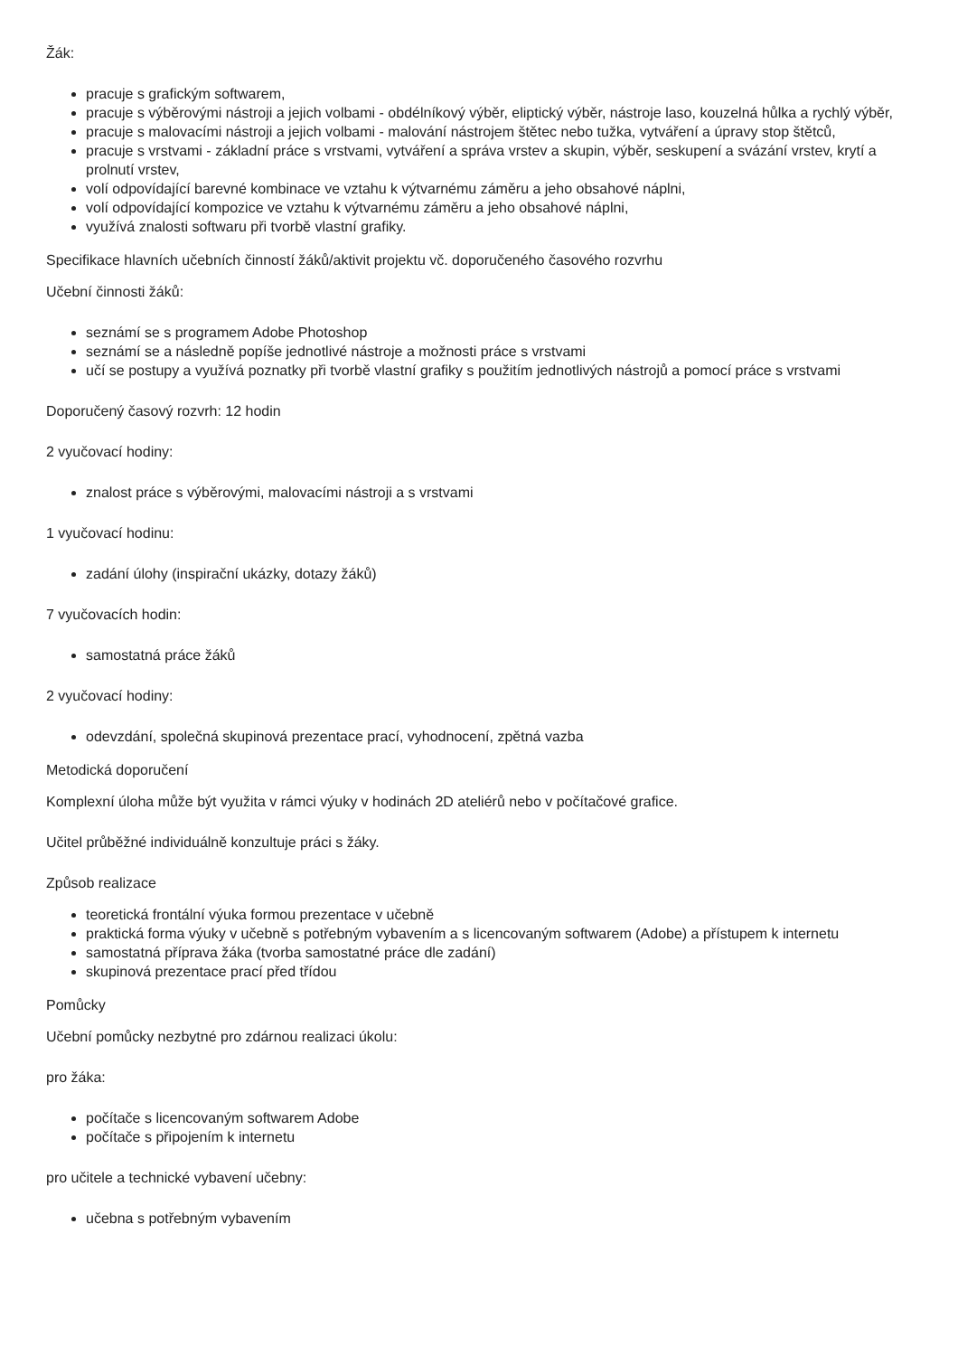Žák:
pracuje s grafickým softwarem,
pracuje s výběrovými nástroji a jejich volbami - obdélníkový výběr, eliptický výběr, nástroje laso, kouzelná hůlka a rychlý výběr,
pracuje s malovacími nástroji a jejich volbami - malování nástrojem štětec nebo tužka, vytváření a úpravy stop štětců,
pracuje s vrstvami - základní práce s vrstvami, vytváření a správa vrstev a skupin, výběr, seskupení a svázání vrstev, krytí a prolnutí vrstev,
volí odpovídající barevné kombinace ve vztahu k výtvarnému záměru a jeho obsahové náplni,
volí odpovídající kompozice ve vztahu k výtvarnému záměru a jeho obsahové náplni,
využívá znalosti softwaru při tvorbě vlastní grafiky.
Specifikace hlavních učebních činností žáků/aktivit projektu vč. doporučeného časového rozvrhu
Učební činnosti žáků:
seznámí se s programem Adobe Photoshop
seznámí se a následně popíše jednotlivé nástroje a možnosti práce s vrstvami
učí se postupy a využívá poznatky při tvorbě vlastní grafiky s použitím jednotlivých nástrojů a pomocí práce s vrstvami
Doporučený časový rozvrh: 12 hodin
2 vyučovací hodiny:
znalost práce s výběrovými, malovacími nástroji a s vrstvami
1 vyučovací hodinu:
zadání úlohy (inspirační ukázky, dotazy žáků)
7 vyučovacích hodin:
samostatná práce žáků
2 vyučovací hodiny:
odevzdání, společná skupinová prezentace prací, vyhodnocení, zpětná vazba
Metodická doporučení
Komplexní úloha může být využita v rámci výuky v hodinách 2D ateliérů nebo v počítačové grafice.
Učitel průběžné individuálně konzultuje práci s žáky.
Způsob realizace
teoretická frontální výuka formou prezentace v učebně
praktická forma výuky v učebně s potřebným vybavením a s licencovaným softwarem (Adobe) a přístupem k internetu
samostatná příprava žáka (tvorba samostatné práce dle zadání)
skupinová prezentace prací před třídou
Pomůcky
Učební pomůcky nezbytné pro zdárnou realizaci úkolu:
pro žáka:
počítače s licencovaným softwarem Adobe
počítače s připojením k internetu
pro učitele a technické vybavení učebny:
učebna s potřebným vybavením